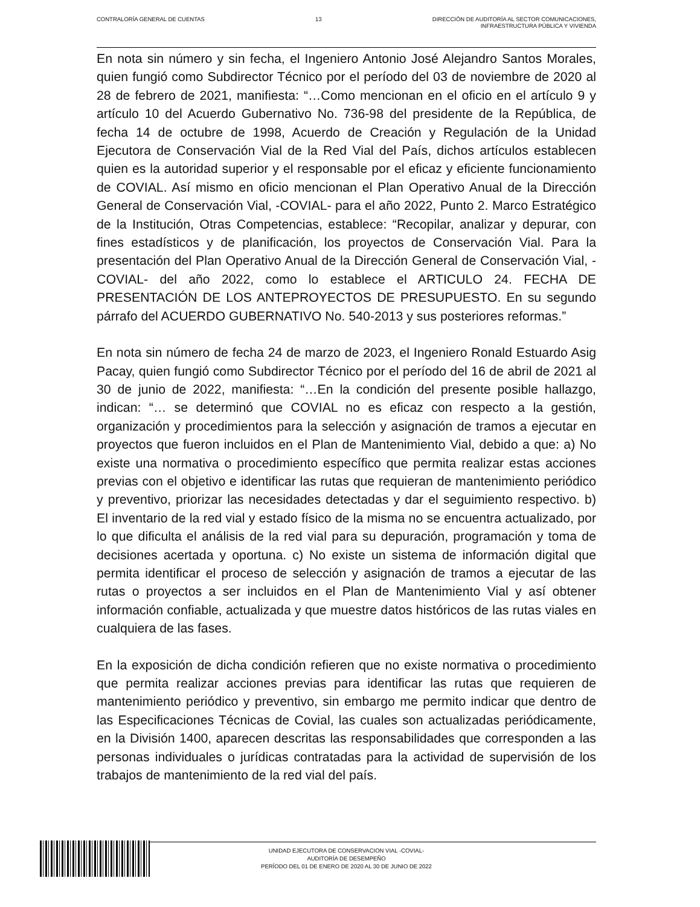CONTRALORÍA GENERAL DE CUENTAS 13 DIRECCIÓN DE AUDITORÍA AL SECTOR COMUNICACIONES,
INFRAESTRUCTURA PÚBLICA Y VIVIENDA
En nota sin número y sin fecha, el Ingeniero Antonio José Alejandro Santos Morales, quien fungió como Subdirector Técnico por el período del 03 de noviembre de 2020 al 28 de febrero de 2021, manifiesta: “…Como mencionan en el oficio en el artículo 9 y artículo 10 del Acuerdo Gubernativo No. 736-98 del presidente de la República, de fecha 14 de octubre de 1998, Acuerdo de Creación y Regulación de la Unidad Ejecutora de Conservación Vial de la Red Vial del País, dichos artículos establecen quien es la autoridad superior y el responsable por el eficaz y eficiente funcionamiento de COVIAL. Así mismo en oficio mencionan el Plan Operativo Anual de la Dirección General de Conservación Vial, -COVIAL- para el año 2022, Punto 2. Marco Estratégico de la Institución, Otras Competencias, establece: “Recopilar, analizar y depurar, con fines estadísticos y de planificación, los proyectos de Conservación Vial. Para la presentación del Plan Operativo Anual de la Dirección General de Conservación Vial, -COVIAL- del año 2022, como lo establece el ARTICULO 24. FECHA DE PRESENTACIÓN DE LOS ANTEPROYECTOS DE PRESUPUESTO. En su segundo párrafo del ACUERDO GUBERNATIVO No. 540-2013 y sus posteriores reformas.”
En nota sin número de fecha 24 de marzo de 2023, el Ingeniero Ronald Estuardo Asig Pacay, quien fungió como Subdirector Técnico por el período del 16 de abril de 2021 al 30 de junio de 2022, manifiesta: “…En la condición del presente posible hallazgo, indican: “… se determinó que COVIAL no es eficaz con respecto a la gestión, organización y procedimientos para la selección y asignación de tramos a ejecutar en proyectos que fueron incluidos en el Plan de Mantenimiento Vial, debido a que: a) No existe una normativa o procedimiento específico que permita realizar estas acciones previas con el objetivo e identificar las rutas que requieran de mantenimiento periódico y preventivo, priorizar las necesidades detectadas y dar el seguimiento respectivo. b) El inventario de la red vial y estado físico de la misma no se encuentra actualizado, por lo que dificulta el análisis de la red vial para su depuración, programación y toma de decisiones acertada y oportuna. c) No existe un sistema de información digital que permita identificar el proceso de selección y asignación de tramos a ejecutar de las rutas o proyectos a ser incluidos en el Plan de Mantenimiento Vial y así obtener información confiable, actualizada y que muestre datos históricos de las rutas viales en cualquiera de las fases.
En la exposición de dicha condición refieren que no existe normativa o procedimiento que permita realizar acciones previas para identificar las rutas que requieren de mantenimiento periódico y preventivo, sin embargo me permito indicar que dentro de las Especificaciones Técnicas de Covial, las cuales son actualizadas periódicamente, en la División 1400, aparecen descritas las responsabilidades que corresponden a las personas individuales o jurídicas contratadas para la actividad de supervisión de los trabajos de mantenimiento de la red vial del país.
UNIDAD EJECUTORA DE CONSERVACION VIAL -COVIAL-
AUDITORÍA DE DESEMPEÑO
PERÍODO DEL 01 DE ENERO DE 2020 AL 30 DE JUNIO DE 2022